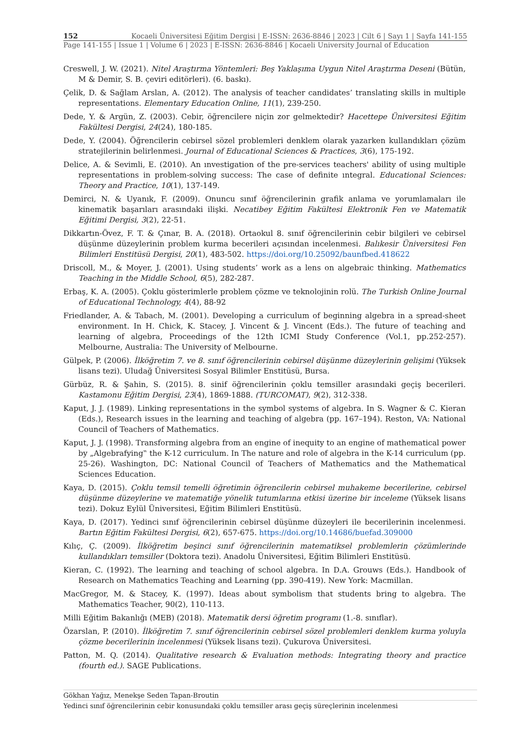152 Kocaeli Üniversitesi Eğitim Dergisi | E-ISSN: 2636-8846 | 2023 | Cilt 6 | Sayı 1 | Sayfa 141-155
Page 141-155 | Issue 1 | Volume 6 | 2023 | E-ISSN: 2636-8846 | Kocaeli University Journal of Education
Creswell, J. W. (2021). Nitel Araştırma Yöntemleri: Beş Yaklaşıma Uygun Nitel Araştırma Deseni (Bütün, M & Demir, S. B. çeviri editörleri). (6. baskı).
Çelik, D. & Sağlam Arslan, A. (2012). The analysis of teacher candidates’ translating skills in multiple representations. Elementary Education Online, 11(1), 239-250.
Dede, Y. & Argün, Z. (2003). Cebir, öğrencilere niçin zor gelmektedir? Hacettepe Üniversitesi Eğitim Fakültesi Dergisi, 24(24), 180-185.
Dede, Y. (2004). Öğrencilerin cebirsel sözel problemleri denklem olarak yazarken kullandıkları çözüm stratejilerinin belirlenmesi. Journal of Educational Sciences & Practices, 3(6), 175-192.
Delice, A. & Sevimli, E. (2010). An ınvestigation of the pre-services teachers' ability of using multiple representations in problem-solving success: The case of definite ıntegral. Educational Sciences: Theory and Practice, 10(1), 137-149.
Demirci, N. & Uyanık, F. (2009). Onuncu sınıf öğrencilerinin grafik anlama ve yorumlamaları ile kinematik başarıları arasındaki ilişki. Necatibey Eğitim Fakültesi Elektronik Fen ve Matematik Eğitimi Dergisi, 3(2), 22-51.
Dikkartın-Övez, F. T. & Çınar, B. A. (2018). Ortaokul 8. sınıf öğrencilerinin cebir bilgileri ve cebirsel düşünme düzeylerinin problem kurma becerileri açısından incelenmesi. Balıkesir Üniversitesi Fen Bilimleri Enstitüsü Dergisi, 20(1), 483-502. https://doi.org/10.25092/baunfbed.418622
Driscoll, M., & Moyer, J. (2001). Using students’ work as a lens on algebraic thinking. Mathematics Teaching in the Middle School, 6(5), 282-287.
Erbaş, K. A. (2005). Çoklu gösterimlerle problem çözme ve teknolojinin rolü. The Turkish Online Journal of Educational Technology, 4(4), 88-92
Friedlander, A. & Tabach, M. (2001). Developing a curriculum of beginning algebra in a spread-sheet environment. In H. Chick, K. Stacey, J. Vincent & J. Vincent (Eds.). The future of teaching and learning of algebra, Proceedings of the 12th ICMI Study Conference (Vol.1, pp.252-257). Melbourne, Australia: The University of Melbourne.
Gülpek, P. (2006). İlköğretim 7. ve 8. sınıf öğrencilerinin cebirsel düşünme düzeylerinin gelişimi (Yüksek lisans tezi). Uludağ Üniversitesi Sosyal Bilimler Enstitüsü, Bursa.
Gürbüz, R. & Şahin, S. (2015). 8. sinif öğrencilerinin çoklu temsiller arasındaki geçiş becerileri. Kastamonu Eğitim Dergisi, 23(4), 1869-1888. (TURCOMAT), 9(2), 312-338.
Kaput, J. J. (1989). Linking representations in the symbol systems of algebra. In S. Wagner & C. Kieran (Eds.), Research issues in the learning and teaching of algebra (pp. 167–194). Reston, VA: National Council of Teachers of Mathematics.
Kaput, J. J. (1998). Transforming algebra from an engine of inequity to an engine of mathematical power by „Algebrafying‟ the K-12 curriculum. In The nature and role of algebra in the K-14 curriculum (pp. 25-26). Washington, DC: National Council of Teachers of Mathematics and the Mathematical Sciences Education.
Kaya, D. (2015). Çoklu temsil temelli öğretimin öğrencilerin cebirsel muhakeme becerilerine, cebirsel düşünme düzeylerine ve matematiğe yönelik tutumlarına etkisi üzerine bir inceleme (Yüksek lisans tezi). Dokuz Eylül Üniversitesi, Eğitim Bilimleri Enstitüsü.
Kaya, D. (2017). Yedinci sınıf öğrencilerinin cebirsel düşünme düzeyleri ile becerilerinin incelenmesi. Bartın Eğitim Fakültesi Dergisi, 6(2), 657-675. https://doi.org/10.14686/buefad.309000
Kılıç, Ç. (2009). İlköğretim beşinci sınıf öğrencilerinin matematiksel problemlerin çözümlerinde kullandıkları temsiller (Doktora tezi). Anadolu Üniversitesi, Eğitim Bilimleri Enstitüsü.
Kieran, C. (1992). The learning and teaching of school algebra. In D.A. Grouws (Eds.). Handbook of Research on Mathematics Teaching and Learning (pp. 390-419). New York: Macmillan.
MacGregor, M. & Stacey, K. (1997). Ideas about symbolism that students bring to algebra. The Mathematics Teacher, 90(2), 110-113.
Milli Eğitim Bakanlığı (MEB) (2018). Matematik dersi öğretim programı (1.-8. sınıflar).
Özarslan, P. (2010). İlköğretim 7. sınıf öğrencilerinin cebirsel sözel problemleri denklem kurma yoluyla çözme becerilerinin incelenmesi (Yüksek lisans tezi). Çukurova Üniversitesi.
Patton, M. Q. (2014). Qualitative research & Evaluation methods: Integrating theory and practice (fourth ed.). SAGE Publications.
Gökhan Yağız, Menekşe Seden Tapan-Broutin
Yedinci sınıf öğrencilerinin cebir konusundaki çoklu temsiller arası geçiş süreçlerinin incelenmesi